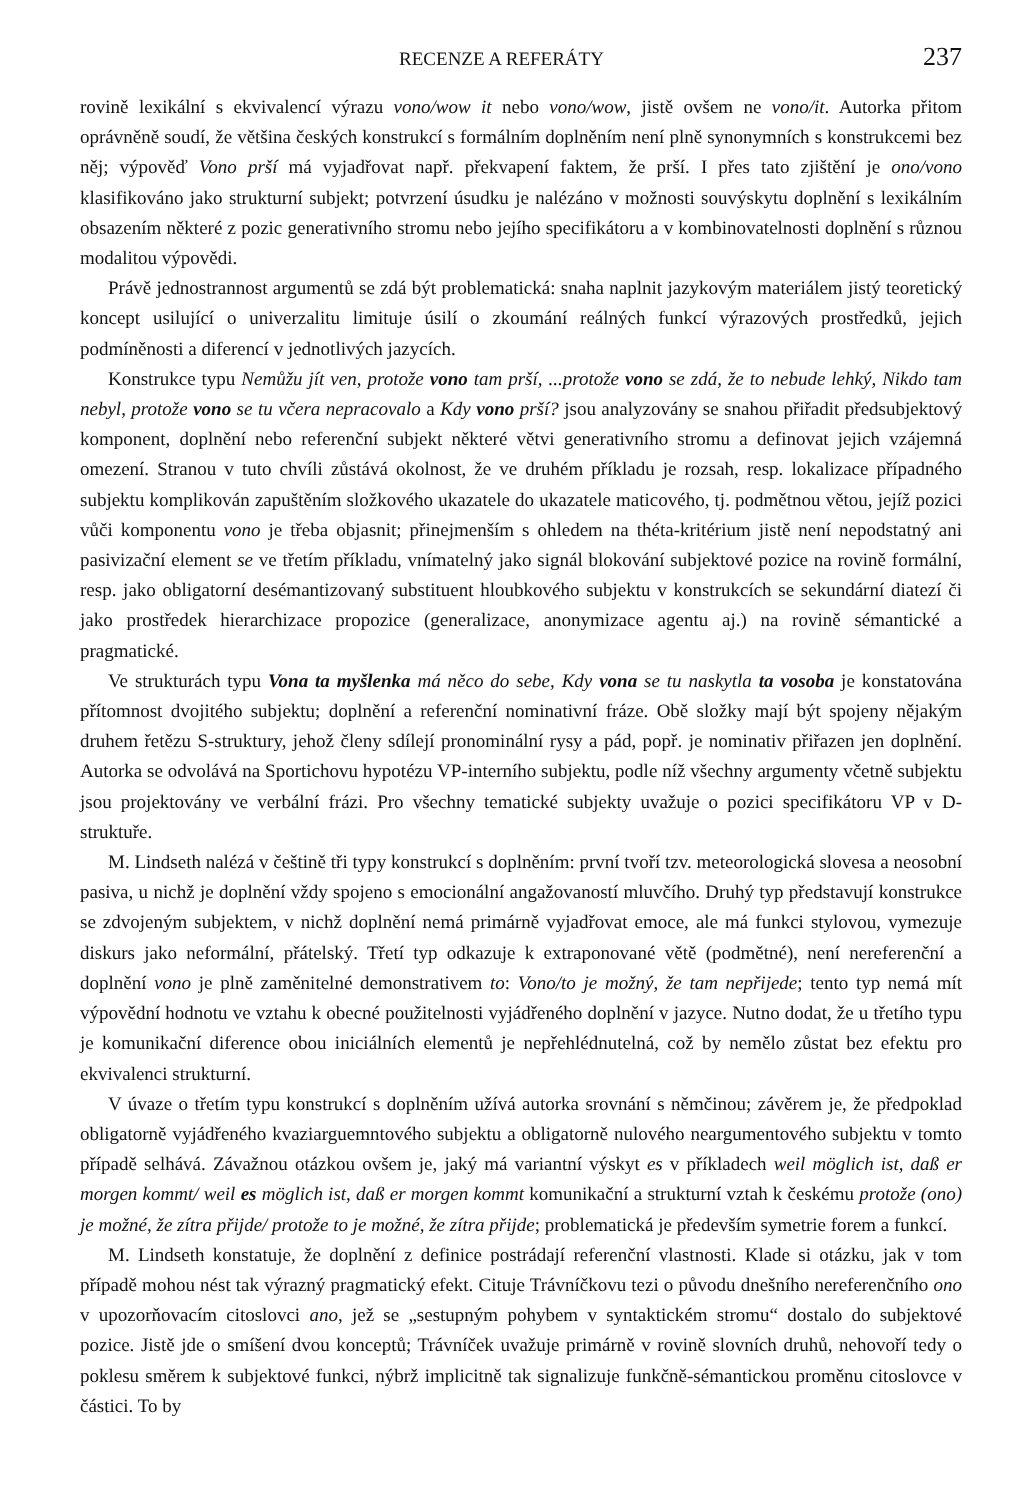RECENZE A REFERÁTY 237
rovině lexikální s ekvivalencí výrazu vono/wow it nebo vono/wow, jistě ovšem ne vono/it. Autorka přitom oprávněně soudí, že většina českých konstrukcí s formálním doplněním není plně synonymních s konstrukcemi bez něj; výpověď Vono prší má vyjadřovat např. překvapení faktem, že prší. I přes tato zjištění je ono/vono klasifikováno jako strukturní subjekt; potvrzení úsudku je nalézáno v možnosti souvýskytu doplnění s lexikálním obsazením některé z pozic generativního stromu nebo jejího specifikátoru a v kombinovatelnosti doplnění s různou modalitou výpovědi.
Právě jednostrannost argumentů se zdá být problematická: snaha naplnit jazykovým materiálem jistý teoretický koncept usilující o univerzalitu limituje úsilí o zkoumání reálných funkcí výrazových prostředků, jejich podmíněnosti a diferencí v jednotlivých jazycích.
Konstrukce typu Nemůžu jít ven, protože vono tam prší, ...protože vono se zdá, že to nebude lehký, Nikdo tam nebyl, protože vono se tu včera nepracovalo a Kdy vono prší? jsou analyzovány se snahou přiřadit předsubjektový komponent, doplnění nebo referenční subjekt některé větvi generativního stromu a definovat jejich vzájemná omezení. Stranou v tuto chvíli zůstává okolnost, že ve druhém příkladu je rozsah, resp. lokalizace případného subjektu komplikován zapuštěním složkového ukazatele do ukazatele maticového, tj. podmětnou větou, jejíž pozici vůči komponentu vono je třeba objasnit; přinejmenším s ohledem na théta-kritérium jistě není nepodstatný ani pasivizační element se ve třetím příkladu, vnímatelný jako signál blokování subjektové pozice na rovině formální, resp. jako obligatorní desémantizovaný substituent hloubkového subjektu v konstrukcích se sekundární diatezí či jako prostředek hierarchizace propozice (generalizace, anonymizace agentu aj.) na rovině sémantické a pragmatické.
Ve strukturách typu Vona ta myšlenka má něco do sebe, Kdy vona se tu naskytla ta vosoba je konstatována přítomnost dvojitého subjektu; doplnění a referenční nominativní fráze. Obě složky mají být spojeny nějakým druhem řetězu S-struktury, jehož členy sdílejí pronominální rysy a pád, popř. je nominativ přiřazen jen doplnění. Autorka se odvolává na Sportichovu hypotézu VP-interního subjektu, podle níž všechny argumenty včetně subjektu jsou projektovány ve verbální frázi. Pro všechny tematické subjekty uvažuje o pozici specifikátoru VP v D-struktuře.
M. Lindseth nalézá v češtině tři typy konstrukcí s doplněním: první tvoří tzv. meteorologická slovesa a neosobní pasiva, u nichž je doplnění vždy spojeno s emocionální angažovaností mluvčího. Druhý typ představují konstrukce se zdvojeným subjektem, v nichž doplnění nemá primárně vyjadřovat emoce, ale má funkci stylovou, vymezuje diskurs jako neformální, přátelský. Třetí typ odkazuje k extraponované větě (podmětné), není nereferenční a doplnění vono je plně zaměnitelné demonstrativem to: Vono/to je možný, že tam nepřijede; tento typ nemá mít výpovědní hodnotu ve vztahu k obecné použitelnosti vyjádřeného doplnění v jazyce. Nutno dodat, že u třetího typu je komunikační diference obou iniciálních elementů je nepřehlédnutelná, což by nemělo zůstat bez efektu pro ekvivalenci strukturní.
V úvaze o třetím typu konstrukcí s doplněním užívá autorka srovnání s němčinou; závěrem je, že předpoklad obligatorně vyjádřeného kvaziarguemntového subjektu a obligatorně nulového neargumentového subjektu v tomto případě selhává. Závažnou otázkou ovšem je, jaký má variantní výskyt es v příkladech weil möglich ist, daß er morgen kommt/ weil es möglich ist, daß er morgen kommt komunikační a strukturní vztah k českému protože (ono) je možné, že zítra přijde/ protože to je možné, že zítra přijde; problematická je především symetrie forem a funkcí.
M. Lindseth konstatuje, že doplnění z definice postrádají referenční vlastnosti. Klade si otázku, jak v tom případě mohou nést tak výrazný pragmatický efekt. Cituje Trávníčkovu tezi o původu dnešního nereferenčního ono v upozorňovacím citoslovci ano, jež se „sestupným pohybem v syntaktickém stromu“ dostalo do subjektové pozice. Jistě jde o smíšení dvou konceptů; Trávníček uvažuje primárně v rovině slovních druhů, nehovoří tedy o poklesu směrem k subjektové funkci, nýbrž implicitně tak signalizuje funkčně-sémantickou proměnu citoslovce v částici. To by